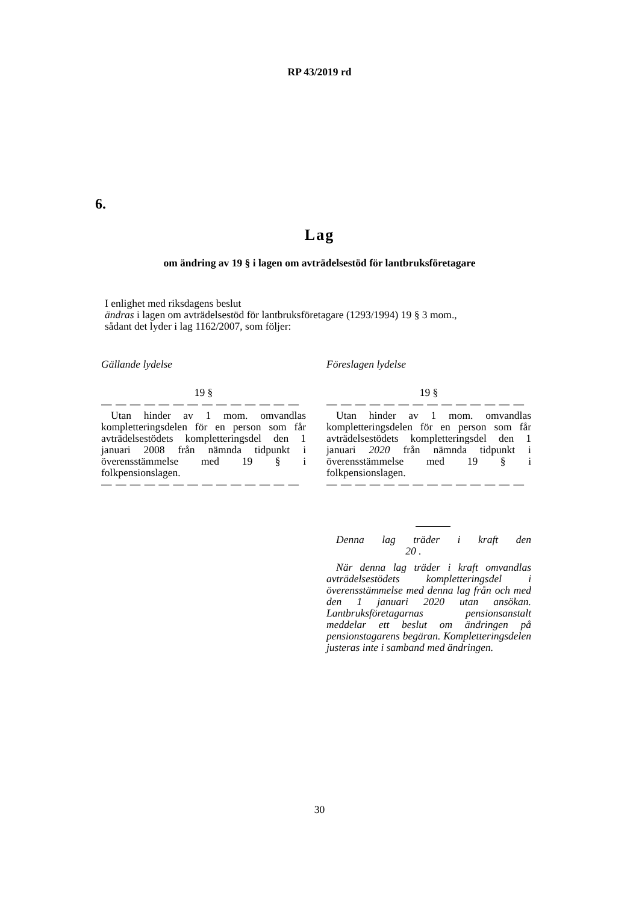RP 43/2019 rd
6.
Lag
om ändring av 19 § i lagen om avträdelsestöd för lantbruksföretagare
I enlighet med riksdagens beslut
ändras i lagen om avträdelsestöd för lantbruksföretagare (1293/1994) 19 § 3 mom.,
sådant det lyder i lag 1162/2007, som följer:
Gällande lydelse
19 §
— — — — — — — — — — — — — —
Utan hinder av 1 mom. omvandlas kompletteringsdelen för en person som får avträdelsestödets kompletteringsdel den 1 januari 2008 från nämnda tidpunkt i överensstämmelse med 19 § i folkpensionslagen.
— — — — — — — — — — — — — —
Föreslagen lydelse
19 §
— — — — — — — — — — — — — —
Utan hinder av 1 mom. omvandlas kompletteringsdelen för en person som får avträdelsestödets kompletteringsdel den 1 januari 2020 från nämnda tidpunkt i överensstämmelse med 19 § i folkpensionslagen.
— — — — — — — — — — — — — —
Denna lag träder i kraft den 20 .
När denna lag träder i kraft omvandlas avträdelsestödets kompletteringsdel i överensstämmelse med denna lag från och med den 1 januari 2020 utan ansökan. Lantbruksföretagarnas pensionsanstalt meddelar ett beslut om ändringen på pensionstagarens begäran. Kompletteringsdelen justeras inte i samband med ändringen.
30